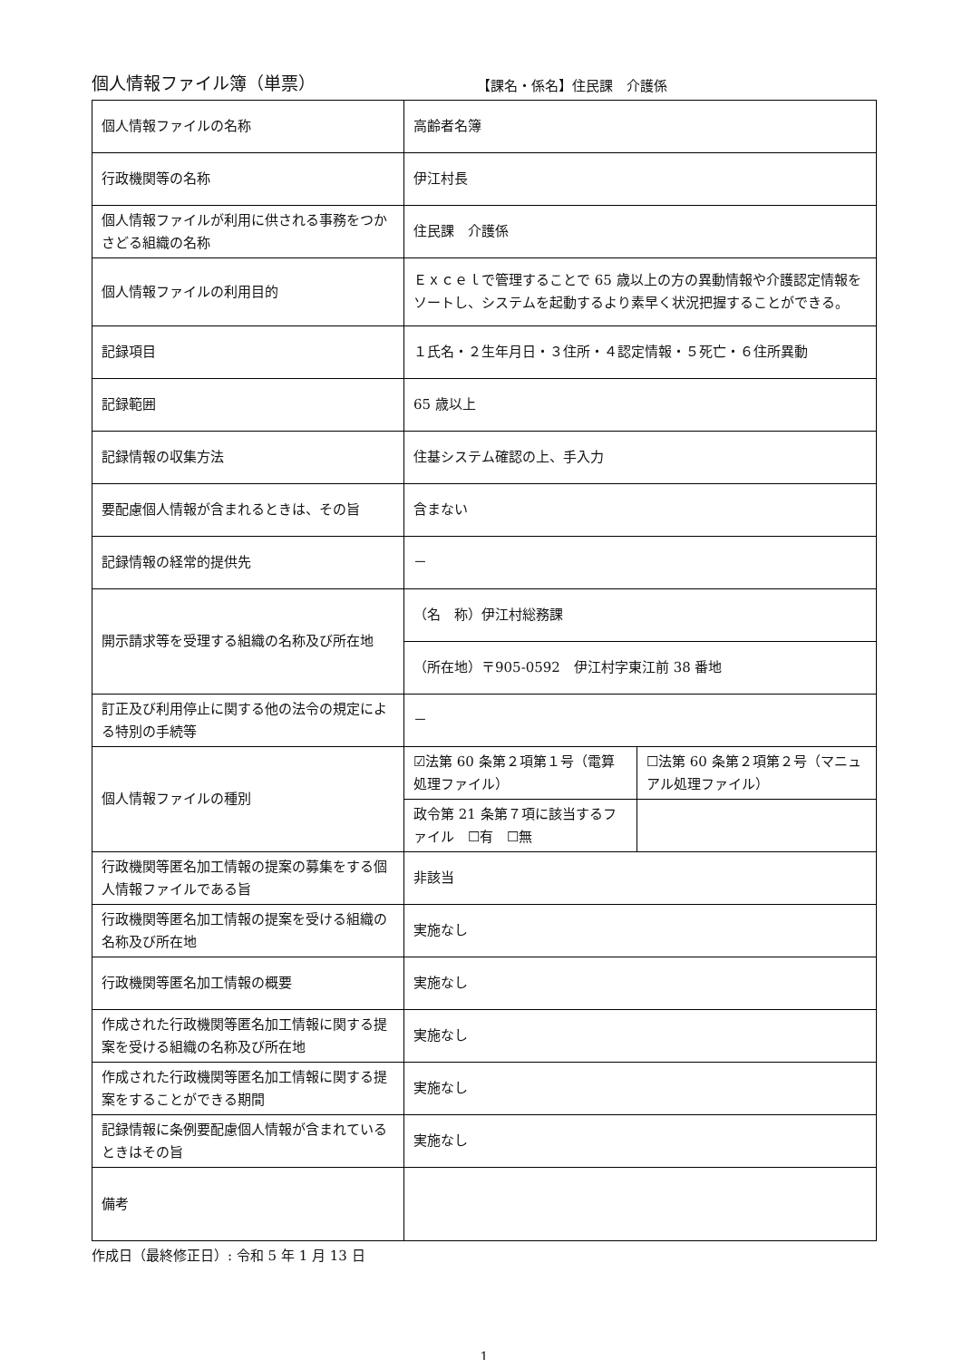個人情報ファイル簿（単票）
【課名・係名】住民課　介護係
| 個人情報ファイルの名称 | 高齢者名簿 | |
| 行政機関等の名称 | 伊江村長 | |
| 個人情報ファイルが利用に供される事務をつかさどる組織の名称 | 住民課 介護係 | |
| 個人情報ファイルの利用目的 | Ｅｘｃｅｌで管理することで 65 歳以上の方の異動情報や介護認定情報をソートし、システムを起動するより素早く状況把握することができる。 | |
| 記録項目 | １氏名・２生年月日・３住所・４認定情報・５死亡・６住所異動 | |
| 記録範囲 | 65 歳以上 | |
| 記録情報の収集方法 | 住基システム確認の上、手入力 | |
| 要配慮個人情報が含まれるときは、その旨 | 含まない | |
| 記録情報の経常的提供先 | － | |
| 開示請求等を受理する組織の名称及び所在地 | （名 称）伊江村総務課 | |
| | （所在地）〒905-0592 伊江村字東江前 38 番地 | |
| 訂正及び利用停止に関する他の法令の規定による特別の手続等 | － | |
| 個人情報ファイルの種別 | ☑法第 60 条第２項第１号（電算処理ファイル） | ☐法第 60 条第２項第２号（マニュアル処理ファイル） |
| | 政令第 21 条第７項に該当するファイル ☐有 ☐無 | |
| 行政機関等匿名加工情報の提案の募集をする個人情報ファイルである旨 | 非該当 | |
| 行政機関等匿名加工情報の提案を受ける組織の名称及び所在地 | 実施なし | |
| 行政機関等匿名加工情報の概要 | 実施なし | |
| 作成された行政機関等匿名加工情報に関する提案を受ける組織の名称及び所在地 | 実施なし | |
| 作成された行政機関等匿名加工情報に関する提案をすることができる期間 | 実施なし | |
| 記録情報に条例要配慮個人情報が含まれているときはその旨 | 実施なし | |
| 備考 | | |
作成日（最終修正日）: 令和 5 年 1 月 13 日
1